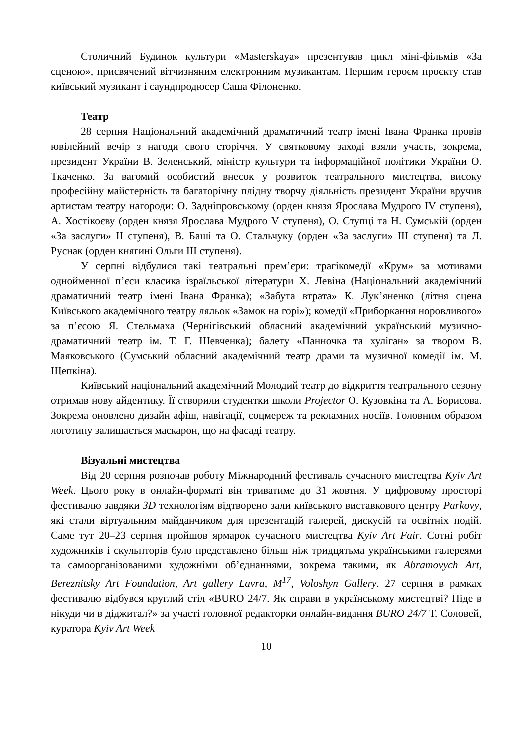Столичний Будинок культури «Masterskaya» презентував цикл міні-фільмів «За сценою», присвячений вітчизняним електронним музикантам. Першим героєм проєкту став київський музикант і саундпродюсер Саша Філоненко.
Театр
28 серпня Національний академічний драматичний театр імені Івана Франка провів ювілейний вечір з нагоди свого сторіччя. У святковому заході взяли участь, зокрема, президент України В. Зеленський, міністр культури та інформаційної політики України О. Ткаченко. За вагомий особистий внесок у розвиток театрального мистецтва, високу професійну майстерність та багаторічну плідну творчу діяльність президент України вручив артистам театру нагороди: О. Задніпровському (орден князя Ярослава Мудрого IV ступеня), А. Хостікоєву (орден князя Ярослава Мудрого V ступеня), О. Ступці та Н. Сумській (орден «За заслуги» ІІ ступеня), В. Баші та О. Стальчуку (орден «За заслуги» ІІІ ступеня) та Л. Руснак (орден княгині Ольги ІІІ ступеня).
У серпні відбулися такі театральні прем’єри: трагікомедії «Крум» за мотивами однойменної п’єси класика ізраїльської літератури Х. Левіна (Національний академічний драматичний театр імені Івана Франка); «Забута втрата» К. Лук’яненко (літня сцена Київського академічного театру ляльок «Замок на горі»); комедії «Приборкання норовливого» за п’єсою Я. Стельмаха (Чернігівський обласний академічний український музично-драматичний театр ім. Т. Г. Шевченка); балету «Панночка та хуліган» за твором В. Маяковського (Сумський обласний академічний театр драми та музичної комедії ім. М. Щепкіна).
Київський національний академічний Молодий театр до відкриття театрального сезону отримав нову айдентику. Її створили студентки школи Projector О. Кузовкіна та А. Борисова. Зокрема оновлено дизайн афіш, навігації, соцмереж та рекламних носіїв. Головним образом логотипу залишається маскарон, що на фасаді театру.
Візуальні мистецтва
Від 20 серпня розпочав роботу Міжнародний фестиваль сучасного мистецтва Kyiv Art Week. Цього року в онлайн-форматі він триватиме до 31 жовтня. У цифровому просторі фестивалю завдяки 3D технологіям відтворено зали київського виставкового центру Parkovy, які стали віртуальним майданчиком для презентацій галерей, дискусій та освітніх подій. Саме тут 20–23 серпня пройшов ярмарок сучасного мистецтва Kyiv Art Fair. Сотні робіт художників і скульпторів було представлено більш ніж тридцятьма українськими галереями та самоорганізованими художніми об’єднаннями, зокрема такими, як Abramovych Art, Bereznitsky Art Foundation, Art gallery Lavra, M<sup>17</sup>, Voloshyn Gallery. 27 серпня в рамках фестивалю відбувся круглий стіл «BURO 24/7. Як справи в українському мистецтві? Піде в нікуди чи в діджитал?» за участі головної редакторки онлайн-видання BURO 24/7 Т. Соловей, куратора Kyiv Art Week
10